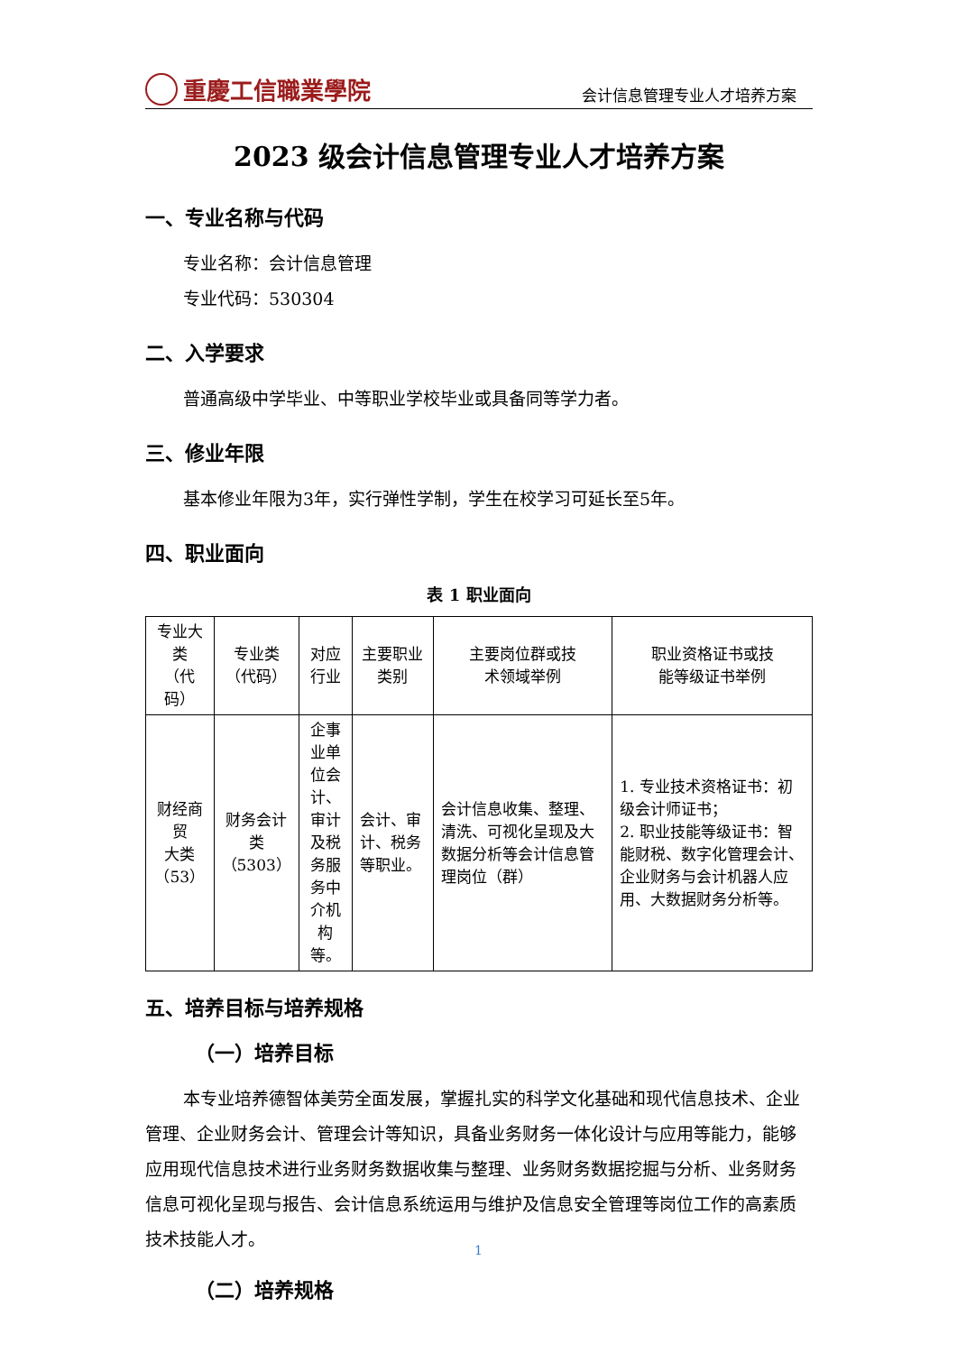重慶工信職業學院
会计信息管理专业人才培养方案
2023 级会计信息管理专业人才培养方案
一、专业名称与代码
专业名称：会计信息管理
专业代码：530304
二、入学要求
普通高级中学毕业、中等职业学校毕业或具备同等学力者。
三、修业年限
基本修业年限为3年，实行弹性学制，学生在校学习可延长至5年。
四、职业面向
表 1 职业面向
| 专业大类 （代码） | 专业类 （代码） | 对应行业 | 主要职业 类别 | 主要岗位群或技 术领域举例 | 职业资格证书或技 能等级证书举例 |
| 财经商贸 大类 （53） | 财务会计 类 （5303） | 企事业单 位会计、 审计及税 务服务中 介机构 等。 | 会计、审计、税务等职业。 | 会计信息收集、整理、清洗、可视化呈现及大数据分析等会计信息管理岗位（群） | 1. 专业技术资格证书：初级会计师证书； 2. 职业技能等级证书：智能财税、数字化管理会计、企业财务与会计机器人应用、大数据财务分析等。 |
五、培养目标与培养规格
（一）培养目标
本专业培养德智体美劳全面发展，掌握扎实的科学文化基础和现代信息技术、企业管理、企业财务会计、管理会计等知识，具备业务财务一体化设计与应用等能力，能够应用现代信息技术进行业务财务数据收集与整理、业务财务数据挖掘与分析、业务财务信息可视化呈现与报告、会计信息系统运用与维护及信息安全管理等岗位工作的高素质技术技能人才。
（二）培养规格
1